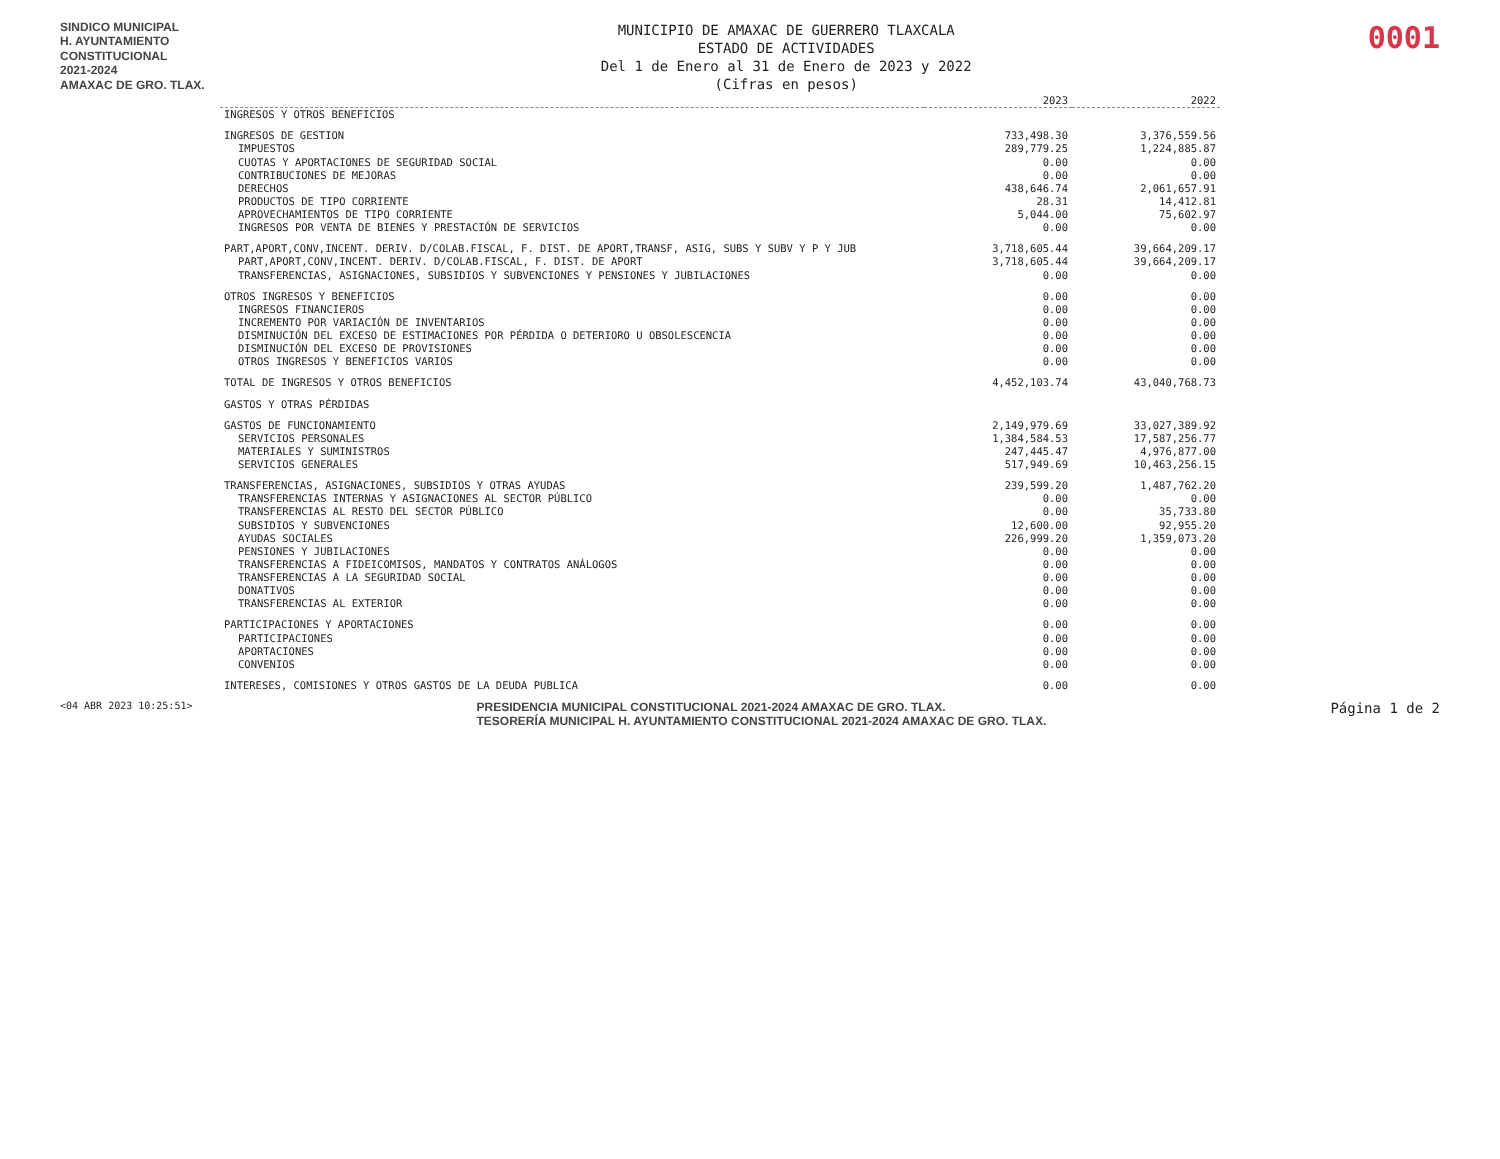SINDICO MUNICIPAL
H. AYUNTAMIENTO
CONSTITUCIONAL
2021-2024
AMAXAC DE GRO. TLAX.
MUNICIPIO DE AMAXAC DE GUERRERO TLAXCALA
ESTADO DE ACTIVIDADES
Del 1 de Enero al 31 de Enero de 2023 y 2022
(Cifras en pesos)
0001
| | 2023 | 2022 |
| --- | --- | --- |
| INGRESOS Y OTROS BENEFICIOS | | |
| INGRESOS DE GESTION | 733,498.30 | 3,376,559.56 |
| IMPUESTOS | 289,779.25 | 1,224,885.87 |
| CUOTAS Y APORTACIONES DE SEGURIDAD SOCIAL | 0.00 | 0.00 |
| CONTRIBUCIONES DE MEJORAS | 0.00 | 0.00 |
| DERECHOS | 438,646.74 | 2,061,657.91 |
| PRODUCTOS DE TIPO CORRIENTE | 28.31 | 14,412.81 |
| APROVECHAMIENTOS DE TIPO CORRIENTE | 5,044.00 | 75,602.97 |
| INGRESOS POR VENTA DE BIENES Y PRESTACIÓN DE SERVICIOS | 0.00 | 0.00 |
| PART,APORT,CONV,INCENT. DERIV. D/COLAB.FISCAL, F. DIST. DE APORT,TRANSF, ASIG, SUBS Y SUBV Y P Y JUB | 3,718,605.44 | 39,664,209.17 |
| PART,APORT,CONV,INCENT. DERIV. D/COLAB.FISCAL, F. DIST. DE APORT | 3,718,605.44 | 39,664,209.17 |
| TRANSFERENCIAS, ASIGNACIONES, SUBSIDIOS Y SUBVENCIONES Y PENSIONES Y JUBILACIONES | 0.00 | 0.00 |
| OTROS INGRESOS Y BENEFICIOS | 0.00 | 0.00 |
| INGRESOS FINANCIEROS | 0.00 | 0.00 |
| INCREMENTO POR VARIACIÓN DE INVENTARIOS | 0.00 | 0.00 |
| DISMINUCIÓN DEL EXCESO DE ESTIMACIONES POR PÉRDIDA O DETERIORO U OBSOLESCENCIA | 0.00 | 0.00 |
| DISMINUCIÓN DEL EXCESO DE PROVISIONES | 0.00 | 0.00 |
| OTROS INGRESOS Y BENEFICIOS VARIOS | 0.00 | 0.00 |
| TOTAL DE INGRESOS Y OTROS BENEFICIOS | 4,452,103.74 | 43,040,768.73 |
| GASTOS Y OTRAS PÉRDIDAS | | |
| GASTOS DE FUNCIONAMIENTO | 2,149,979.69 | 33,027,389.92 |
| SERVICIOS PERSONALES | 1,384,584.53 | 17,587,256.77 |
| MATERIALES Y SUMINISTROS | 247,445.47 | 4,976,877.00 |
| SERVICIOS GENERALES | 517,949.69 | 10,463,256.15 |
| TRANSFERENCIAS, ASIGNACIONES, SUBSIDIOS Y OTRAS AYUDAS | 239,599.20 | 1,487,762.20 |
| TRANSFERENCIAS INTERNAS Y ASIGNACIONES AL SECTOR PÚBLICO | 0.00 | 0.00 |
| TRANSFERENCIAS AL RESTO DEL SECTOR PÚBLICO | 0.00 | 35,733.80 |
| SUBSIDIOS Y SUBVENCIONES | 12,600.00 | 92,955.20 |
| AYUDAS SOCIALES | 226,999.20 | 1,359,073.20 |
| PENSIONES Y JUBILACIONES | 0.00 | 0.00 |
| TRANSFERENCIAS A FIDEICOMISOS, MANDATOS Y CONTRATOS ANÁLOGOS | 0.00 | 0.00 |
| TRANSFERENCIAS A LA SEGURIDAD SOCIAL | 0.00 | 0.00 |
| DONATIVOS | 0.00 | 0.00 |
| TRANSFERENCIAS AL EXTERIOR | 0.00 | 0.00 |
| PARTICIPACIONES Y APORTACIONES | 0.00 | 0.00 |
| PARTICIPACIONES | 0.00 | 0.00 |
| APORTACIONES | 0.00 | 0.00 |
| CONVENIOS | 0.00 | 0.00 |
| INTERESES, COMISIONES Y OTROS GASTOS DE LA DEUDA PUBLICA | 0.00 | 0.00 |
<04 ABR 2023 10:25:51>
PRESIDENCIA MUNICIPAL CONSTITUCIONAL 2021-2024 AMAXAC DE GRO. TLAX.
TESORERÍA MUNICIPAL H. AYUNTAMIENTO CONSTITUCIONAL 2021-2024 AMAXAC DE GRO. TLAX.
Página 1 de 2